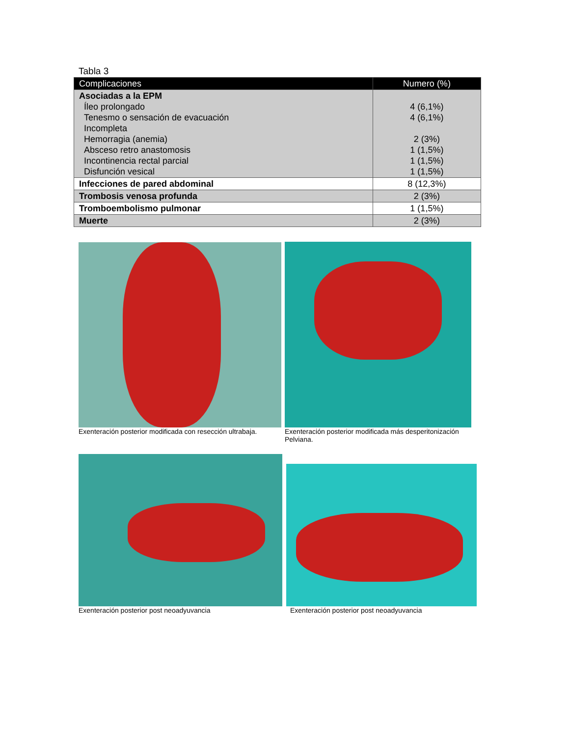Tabla 3
| Complicaciones | Numero (%) |
| --- | --- |
| Asociadas a la EPM Íleo prolongado Tenesmo o sensación de evacuación Incompleta Hemorragia (anemia) Absceso retro anastomosis Incontinencia rectal parcial Disfunción vesical | 4 (6,1%) 4 (6,1%) 2 (3%) 1 (1,5%) 1 (1,5%) 1 (1,5%) |
| Infecciones de pared abdominal | 8 (12,3%) |
| Trombosis venosa profunda | 2 (3%) |
| Tromboembolismo pulmonar | 1 (1,5%) |
| Muerte | 2 (3%) |
Exenteración posterior modificada con resección ultrabaja.
Exenteración posterior modificada más desperitonización
Pelviana.
Exenteración posterior post neoadyuvancia
Exenteración posterior post neoadyuvancia